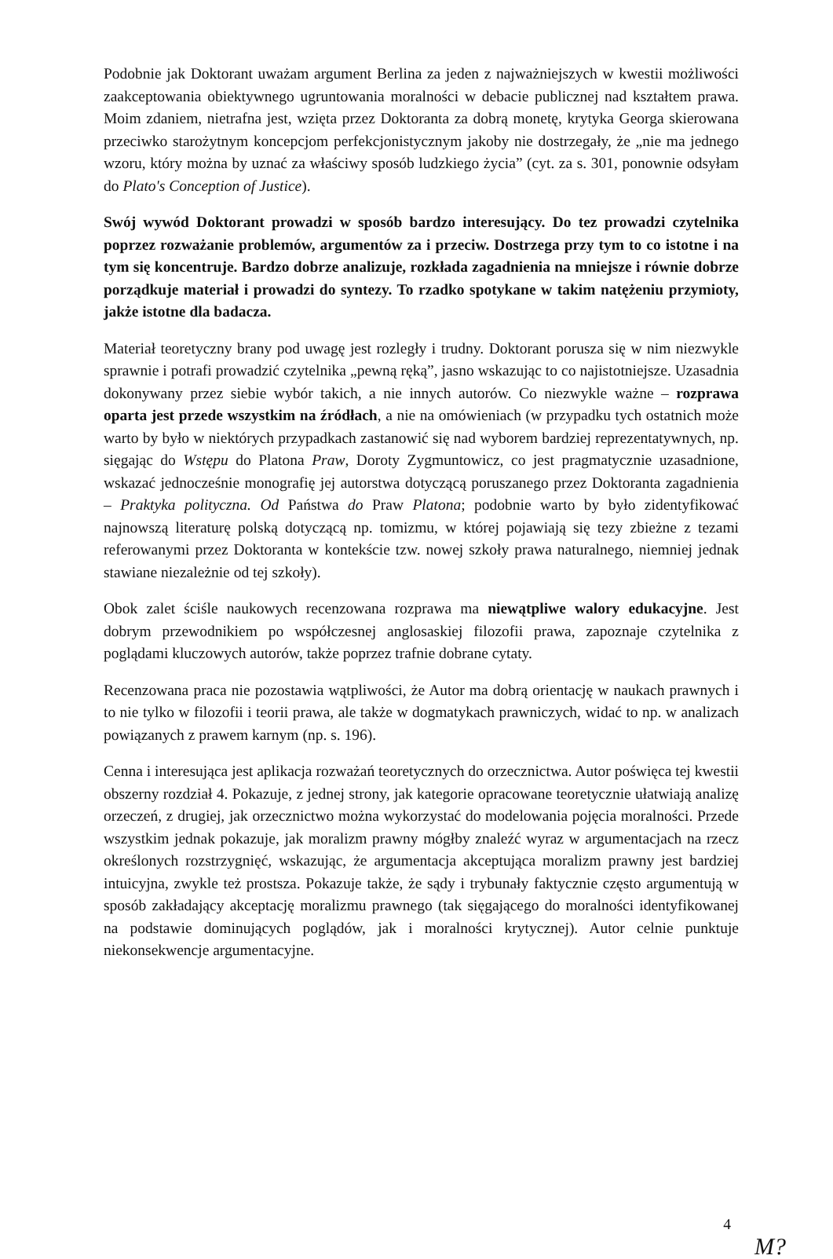Podobnie jak Doktorant uważam argument Berlina za jeden z najważniejszych w kwestii możliwości zaakceptowania obiektywnego ugruntowania moralności w debacie publicznej nad kształtem prawa. Moim zdaniem, nietrafna jest, wzięta przez Doktoranta za dobrą monetę, krytyka Georga skierowana przeciwko starożytnym koncepcjom perfekcjonistycznym jakoby nie dostrzegały, że „nie ma jednego wzoru, który można by uznać za właściwy sposób ludzkiego życia” (cyt. za s. 301, ponownie odsyłam do Plato's Conception of Justice).
Swój wywód Doktorant prowadzi w sposób bardzo interesujący. Do tez prowadzi czytelnika poprzez rozważanie problemów, argumentów za i przeciw. Dostrzega przy tym to co istotne i na tym się koncentruje. Bardzo dobrze analizuje, rozkłada zagadnienia na mniejsze i równie dobrze porządkuje materiał i prowadzi do syntezy. To rzadko spotykane w takim natężeniu przymioty, jakże istotne dla badacza.
Materiał teoretyczny brany pod uwagę jest rozległy i trudny. Doktorant porusza się w nim niezwykle sprawnie i potrafi prowadzić czytelnika „pewną ręką”, jasno wskazując to co najistotniejsze. Uzasadnia dokonywany przez siebie wybór takich, a nie innych autorów. Co niezwykle ważne – rozprawa oparta jest przede wszystkim na źródłach, a nie na omówieniach (w przypadku tych ostatnich może warto by było w niektórych przypadkach zastanowić się nad wyborem bardziej reprezentatywnych, np. sięgając do Wstępu do Platona Praw, Doroty Zygmuntowicz, co jest pragmatycznie uzasadnione, wskazać jednocześnie monografię jej autorstwa dotyczącą poruszanego przez Doktoranta zagadnienia – Praktyka polityczna. Od Państwa do Praw Platona; podobnie warto by było zidentyfikować najnowszą literaturę polską dotyczącą np. tomizmu, w której pojawiają się tezy zbieżne z tezami referowanymi przez Doktoranta w kontekście tzw. nowej szkoły prawa naturalnego, niemniej jednak stawiane niezależnie od tej szkoły).
Obok zalet ściśle naukowych recenzowana rozprawa ma niewątpliwe walory edukacyjne. Jest dobrym przewodnikiem po współczesnej anglosaskiej filozofii prawa, zapoznaje czytelnika z poglądami kluczowych autorów, także poprzez trafnie dobrane cytaty.
Recenzowana praca nie pozostawia wątpliwości, że Autor ma dobrą orientację w naukach prawnych i to nie tylko w filozofii i teorii prawa, ale także w dogmatykach prawniczych, widać to np. w analizach powiązanych z prawem karnym (np. s. 196).
Cenna i interesująca jest aplikacja rozważań teoretycznych do orzecznictwa. Autor poświęca tej kwestii obszerny rozdział 4. Pokazuje, z jednej strony, jak kategorie opracowane teoretycznie ułatwiają analizę orzeczeń, z drugiej, jak orzecznictwo można wykorzystać do modelowania pojęcia moralności. Przede wszystkim jednak pokazuje, jak moralizm prawny mógłby znaleźć wyraz w argumentacjach na rzecz określonych rozstrzygnięć, wskazując, że argumentacja akceptująca moralizm prawny jest bardziej intuicyjna, zwykle też prostsza. Pokazuje także, że sądy i trybunały faktycznie często argumentują w sposób zakładający akceptację moralizmu prawnego (tak sięgającego do moralności identyfikowanej na podstawie dominujących poglądów, jak i moralności krytycznej). Autor celnie punktuje niekonsekwencje argumentacyjne.
4
M?